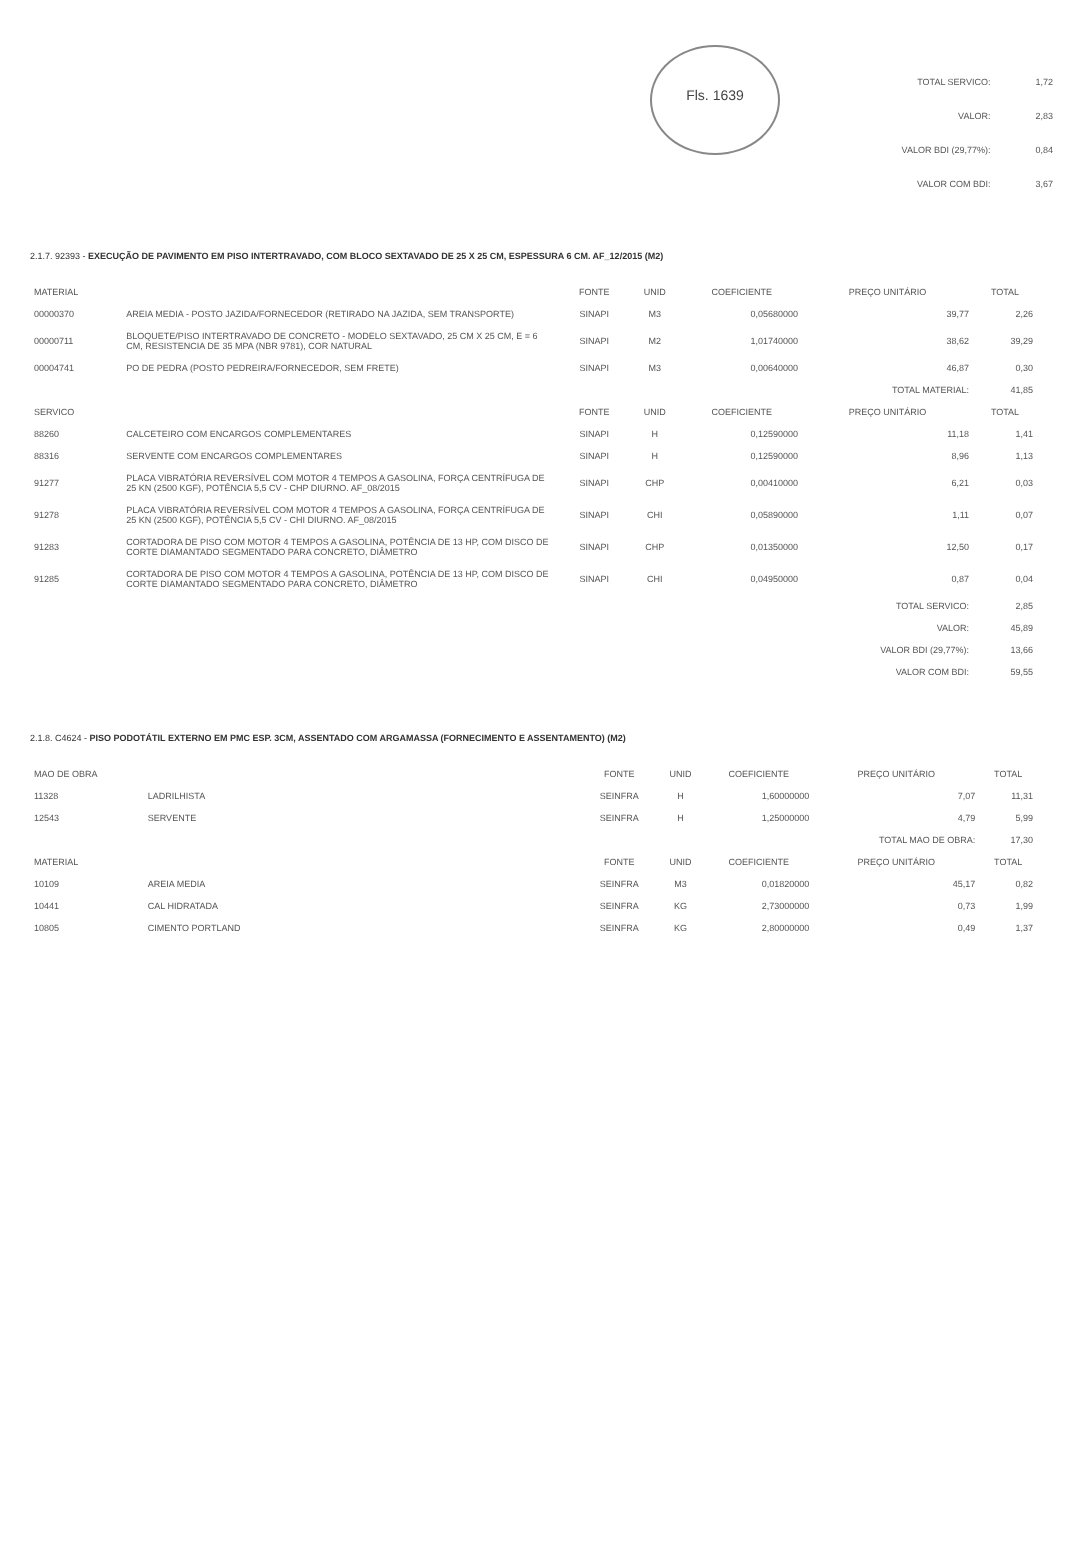Fls. 1639
| TOTAL SERVICO: | 1,72 |
| VALOR: | 2,83 |
| VALOR BDI (29,77%): | 0,84 |
| VALOR COM BDI: | 3,67 |
2.1.7. 92393 - EXECUÇÃO DE PAVIMENTO EM PISO INTERTRAVADO, COM BLOCO SEXTAVADO DE 25 X 25 CM, ESPESSURA 6 CM. AF_12/2015 (M2)
| MATERIAL | | FONTE | UNID | COEFICIENTE | PREÇO UNITÁRIO | TOTAL |
| --- | --- | --- | --- | --- | --- | --- |
| 00000370 | AREIA MEDIA - POSTO JAZIDA/FORNECEDOR (RETIRADO NA JAZIDA, SEM TRANSPORTE) | SINAPI | M3 | 0,05680000 | 39,77 | 2,26 |
| 00000711 | BLOQUETE/PISO INTERTRAVADO DE CONCRETO - MODELO SEXTAVADO, 25 CM X 25 CM, E = 6 CM, RESISTENCIA DE 35 MPA (NBR 9781), COR NATURAL | SINAPI | M2 | 1,01740000 | 38,62 | 39,29 |
| 00004741 | PO DE PEDRA (POSTO PEDREIRA/FORNECEDOR, SEM FRETE) | SINAPI | M3 | 0,00640000 | 46,87 | 0,30 |
| | | | | | TOTAL MATERIAL: | 41,85 |
| SERVICO | | FONTE | UNID | COEFICIENTE | PREÇO UNITÁRIO | TOTAL |
| 88260 | CALCETEIRO COM ENCARGOS COMPLEMENTARES | SINAPI | H | 0,12590000 | 11,18 | 1,41 |
| 88316 | SERVENTE COM ENCARGOS COMPLEMENTARES | SINAPI | H | 0,12590000 | 8,96 | 1,13 |
| 91277 | PLACA VIBRATÓRIA REVERSÍVEL COM MOTOR 4 TEMPOS A GASOLINA, FORÇA CENTRÍFUGA DE 25 KN (2500 KGF), POTÊNCIA 5,5 CV - CHP DIURNO. AF_08/2015 | SINAPI | CHP | 0,00410000 | 6,21 | 0,03 |
| 91278 | PLACA VIBRATÓRIA REVERSÍVEL COM MOTOR 4 TEMPOS A GASOLINA, FORÇA CENTRÍFUGA DE 25 KN (2500 KGF), POTÊNCIA 5,5 CV - CHI DIURNO. AF_08/2015 | SINAPI | CHI | 0,05890000 | 1,11 | 0,07 |
| 91283 | CORTADORA DE PISO COM MOTOR 4 TEMPOS A GASOLINA, POTÊNCIA DE 13 HP, COM DISCO DE CORTE DIAMANTADO SEGMENTADO PARA CONCRETO, DIÂMETRO | SINAPI | CHP | 0,01350000 | 12,50 | 0,17 |
| 91285 | CORTADORA DE PISO COM MOTOR 4 TEMPOS A GASOLINA, POTÊNCIA DE 13 HP, COM DISCO DE CORTE DIAMANTADO SEGMENTADO PARA CONCRETO, DIÂMETRO | SINAPI | CHI | 0,04950000 | 0,87 | 0,04 |
| | | | | | TOTAL SERVICO: | 2,85 |
| | | | | | VALOR: | 45,89 |
| | | | | | VALOR BDI (29,77%): | 13,66 |
| | | | | | VALOR COM BDI: | 59,55 |
2.1.8. C4624 - PISO PODOTÁTIL EXTERNO EM PMC ESP. 3CM, ASSENTADO COM ARGAMASSA (FORNECIMENTO E ASSENTAMENTO) (M2)
| MAO DE OBRA | | FONTE | UNID | COEFICIENTE | PREÇO UNITÁRIO | TOTAL |
| --- | --- | --- | --- | --- | --- | --- |
| 11328 | LADRILHISTA | SEINFRA | H | 1,60000000 | 7,07 | 11,31 |
| 12543 | SERVENTE | SEINFRA | H | 1,25000000 | 4,79 | 5,99 |
| | | | | | TOTAL MAO DE OBRA: | 17,30 |
| MATERIAL | | FONTE | UNID | COEFICIENTE | PREÇO UNITÁRIO | TOTAL |
| 10109 | AREIA MEDIA | SEINFRA | M3 | 0,01820000 | 45,17 | 0,82 |
| 10441 | CAL HIDRATADA | SEINFRA | KG | 2,73000000 | 0,73 | 1,99 |
| 10805 | CIMENTO PORTLAND | SEINFRA | KG | 2,80000000 | 0,49 | 1,37 |